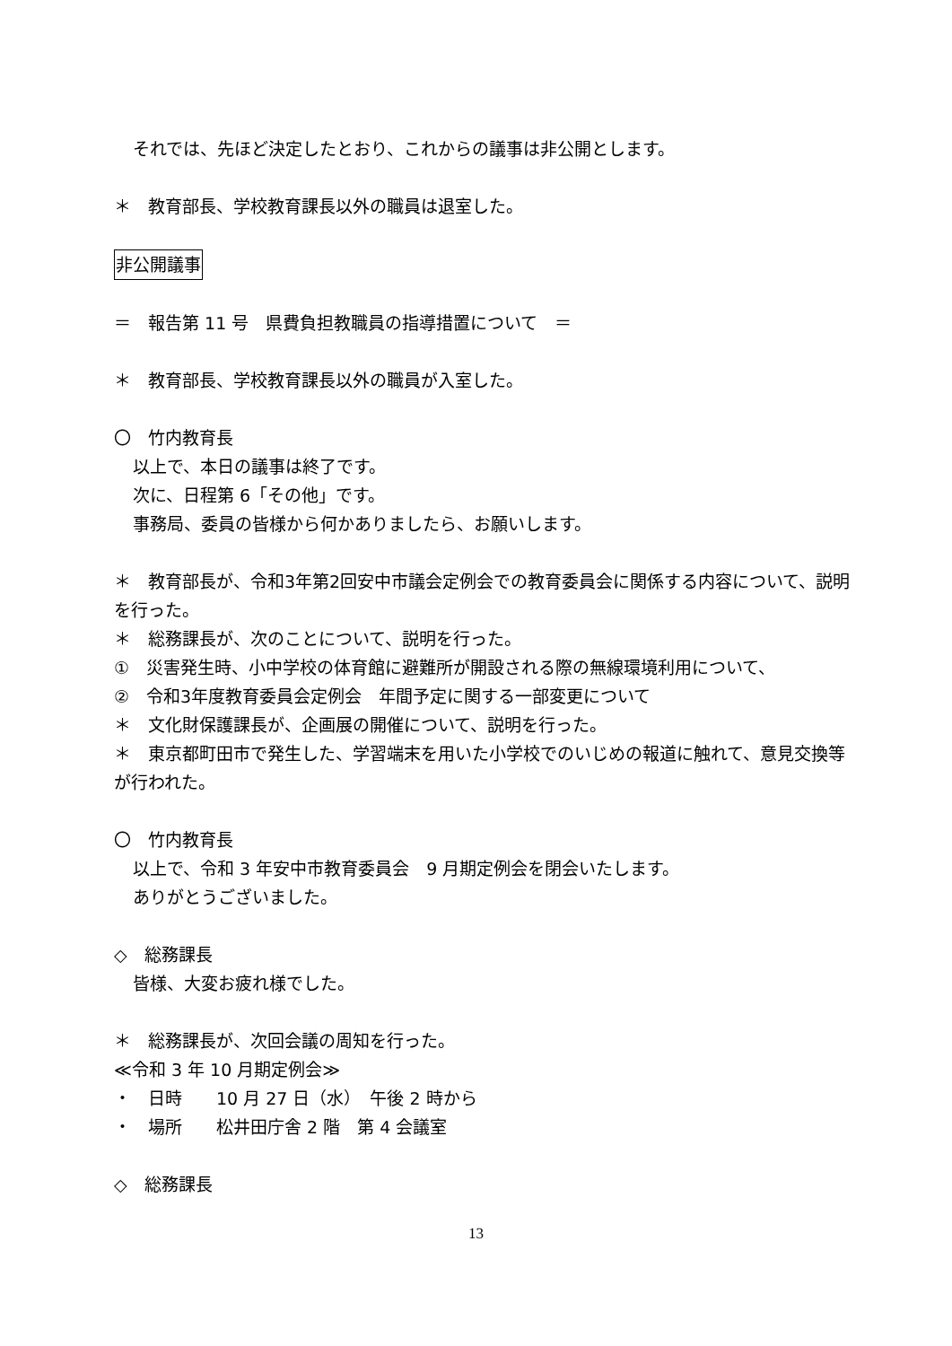それでは、先ほど決定したとおり、これからの議事は非公開とします。
＊　教育部長、学校教育課長以外の職員は退室した。
非公開議事
＝　報告第 11 号　県費負担教職員の指導措置について　＝
＊　教育部長、学校教育課長以外の職員が入室した。
〇　竹内教育長
以上で、本日の議事は終了です。
次に、日程第 6「その他」です。
事務局、委員の皆様から何かありましたら、お願いします。
＊　教育部長が、令和3年第2回安中市議会定例会での教育委員会に関係する内容について、説明を行った。
＊　総務課長が、次のことについて、説明を行った。
①　災害発生時、小中学校の体育館に避難所が開設される際の無線環境利用について、
②　令和3年度教育委員会定例会　年間予定に関する一部変更について
＊　文化財保護課長が、企画展の開催について、説明を行った。
＊　東京都町田市で発生した、学習端末を用いた小学校でのいじめの報道に触れて、意見交換等が行われた。
〇　竹内教育長
以上で、令和 3 年安中市教育委員会　9 月期定例会を閉会いたします。
ありがとうございました。
◇　総務課長
皆様、大変お疲れ様でした。
＊　総務課長が、次回会議の周知を行った。
≪令和 3 年 10 月期定例会≫
・　日時　　10 月 27 日（水）　午後 2 時から
・　場所　　松井田庁舎 2 階　第 4 会議室
◇　総務課長
13